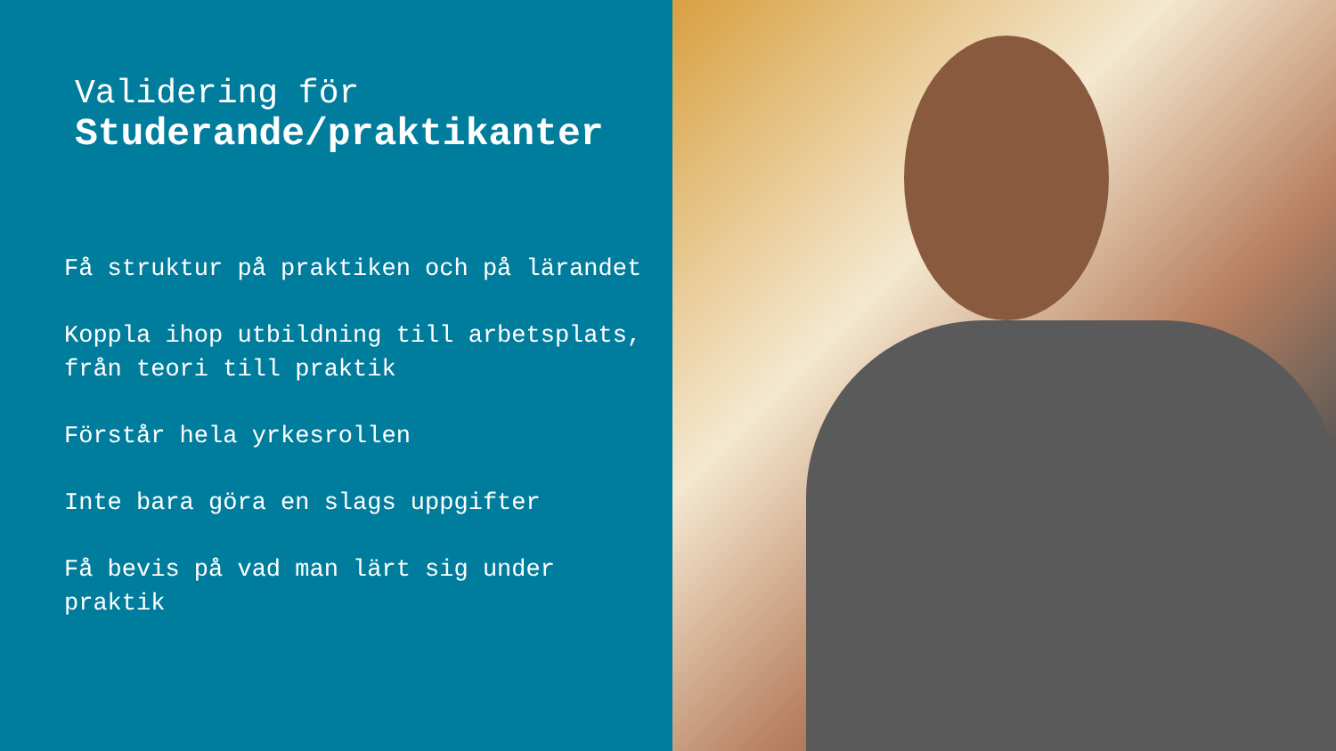Validering för
Studerande/praktikanter
Få struktur på praktiken och på lärandet
Koppla ihop utbildning till arbetsplats, från teori till praktik
Förstår hela yrkesrollen
Inte bara göra en slags uppgifter
Få bevis på vad man lärt sig under praktik